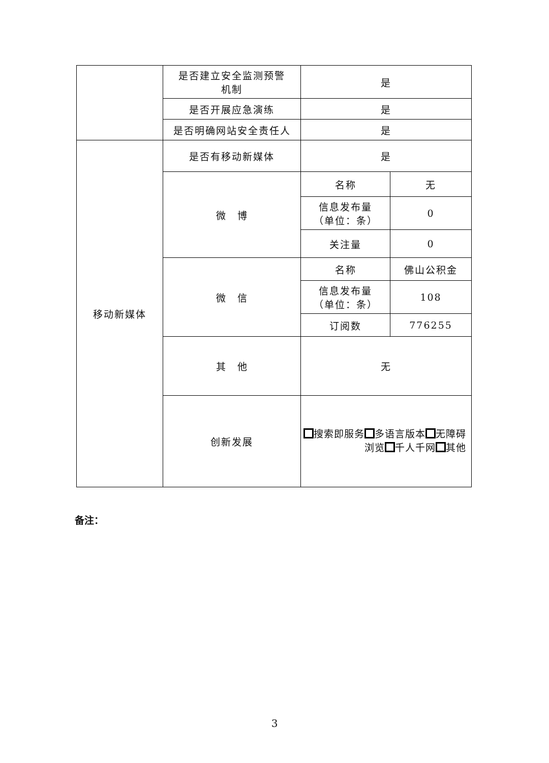| | 是否建立安全监测预警 机制 | 是 | |
| | 是否开展应急演练 | 是 | |
| | 是否明确网站安全责任人 | 是 | |
| 移动新媒体 | 是否有移动新媒体 | 是 | |
| | 微 博 | 名称 | 无 |
| | | 信息发布量 （单位：条） | 0 |
| | | 关注量 | 0 |
| | 微 信 | 名称 | 佛山公积金 |
| | | 信息发布量 （单位：条） | 108 |
| | | 订阅数 | 776255 |
| | 其 他 | 无 | |
| | 创新发展 | 搜索即服务 多语言版本 无障碍浏览 千人千网 其他 | |
备注：
3